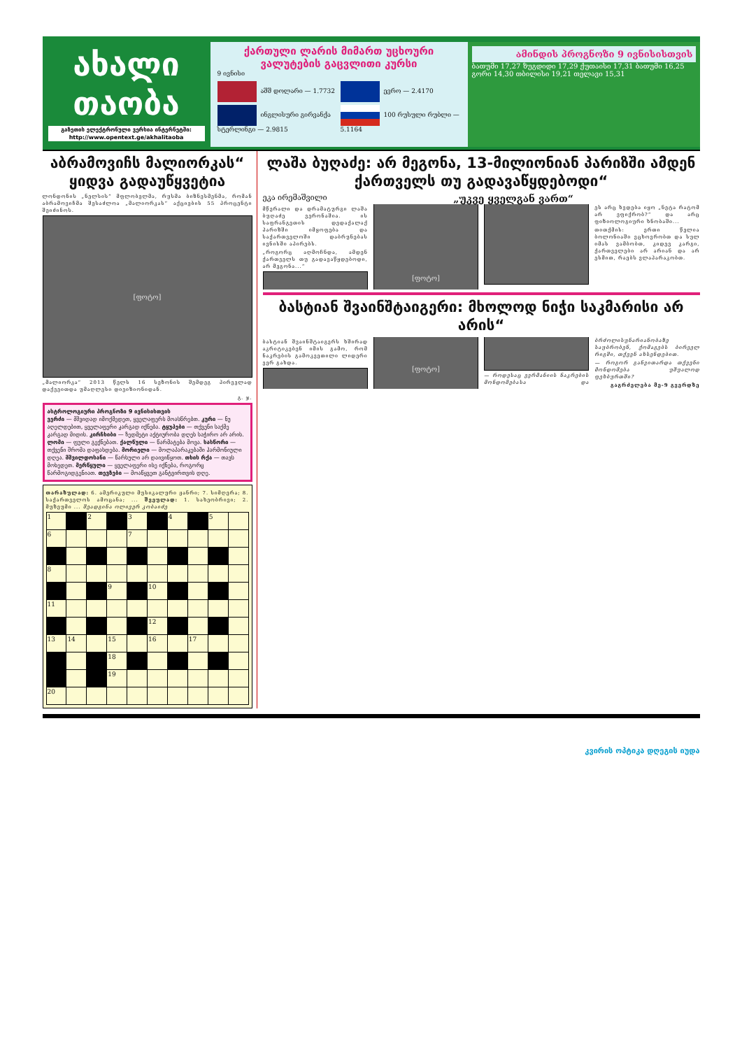ახალი
თაობა
გაზეთის ელექტრონული ვერსია ინტერნეტში:
http://www.opentext.ge/akhalitaoba
ქართული ლარის მიმართ უცხოური ვალუტების გაცვლითი კურსი
9 ივნისი
აშშ დოლარი — 1.7732
ევრო — 2.4170
ინგლისური გირვანქა სტერლინგი — 2.9815
100 რუსული რუბლი — 5.1164
ამინდის პროგნოზი 9 ივნისისთვის
ბათუმი 17,27 ზუგდიდი 17,29 ქუთაისი 17,31 ბათუმი 16,25 გორი 14,30 თბილისი 19,21 თელავი 15,31
აბრამოვიჩს მალიორკას“ ყიდვა გადაუწყვეტია
ლონდონის „ნელსის“ მფლობელმა, რუსმა ბიზნესმენმა, რომან აბრამოვიჩმა შესაძლოა „მალიორკას“ აქციების 55 პროცენტი შეიძინოს.
[ფოტო]
„მალიორკა“ 2013 წელს 16 სეზონის შემდეგ პირველად დაქვეითდა უმაღლესი დივიზიონიდან.
გ. ჯ.
ასტროლოგიური პროგნოზი 9 ივნისისთვის
ვერძი — მშვიდად იმოქმედეთ, ყველაფერს მოასწრებთ. კური — ნუ აღელდებით, ყველაფერი კარგად იქნება. ტყუპები — თქვენი საქმე კარგად მიდის. კირჩხიბი — ზედმეტი აქტიურობა დღეს საჭირო არ არის. ლომი — ფული გექნებათ. ქალწული — წარმატება მოვა. სასწორი — თქვენი შრომა დაფასდება. მორიელი — მოლაპარაკებაში ჰარმონიული დღეა. მშვილდოსანი — წარსული არ დაივიწყოთ. თხის რქა — თავს მოხედეთ. მერწყული — ყველაფერი ისე იქნება, როგორც წარმოგიდგენიათ. თევზები — მოაწყვეთ განტვირთვის დღე.
თარაზულად: 6. ამერიკული მუსიკალური ჟანრი; 7. სიმღერა; 8. საქართველოს ამოცანა; ... შვეულად: 1. სახეობრივი; 2. მუზეუმი ... შეადგინა ოლივერ კობაიძე
| 1 | | 2 | | 3 | | 4 | | 5 | |
| 6 | | | | 7 | | | | | |
| 8 | | | | | | | | | |
| | | | 9 | | 10 | | | | |
| 11 | | | | | | | | | |
| | | | | | 12 | | | | |
| 13 | 14 | | 15 | | 16 | | 17 | | |
| | | | 18 | | | | | | |
| | | | 19 | | | | | | |
| 20 | | | | | | | | | |
ლაშა ბუღაძე: არ მეგონა, 13-მილიონიან პარიზში ამდენ ქართველს თუ გადავაწყდებოდი“
ეკა ირემაშვილი „უკვე ყველგან ვართ“
მწერალი და დრამატურგი ლაშა ბუღაძე ვერონაშია. ის საფრანგეთის დედაქალაქ პარიზში იმყოფება და საქართველოში დაბრუნებას ივნისში აპირებს.
„როგორც აღმოჩნდა, ამდენ ქართველს თუ გადავაწყდებოდი, არ მეგონა...“
[ფოტო]
ეს არც ხვდება იყო „ნეტა რატომ არ ვფიქრობ?“ და არც ფიზიოლოგიური ხნობაში...
თითქმის: ერთი წელია ბოლონიაში ვცხოვრობთ და სულ იმას ვამბობთ, კიდევ კარგი, ქართველები არ არიან და არ ესმით, რაებს ვლაპარაკობთ.
ბასტიან შვაინშტაიგერი: მხოლოდ ნიჭი საკმარისი არ არის“
ბასტიან შვაინშტაიგერს ხშირად აკრიტიკებენ იმის გამო, რომ ნაკრების გამოკვეთილი ლიდერი ვერ გახდა.
[ფოტო]
— როდესაც ვერმანიის ნაკრების მონდომებასა და ბრძოლისუნარიანობაზე საუბრობენ, ქომაგებს ბირველ რიგში, თქვენ ახსენდებით.
— როგორ განვითარდა თქვენი მონდომება უშუალოდ ფეხბურთში?
გაგრძელება მე-9 გვერდზე
კვირის ოპტიკა დღეგის იუდა